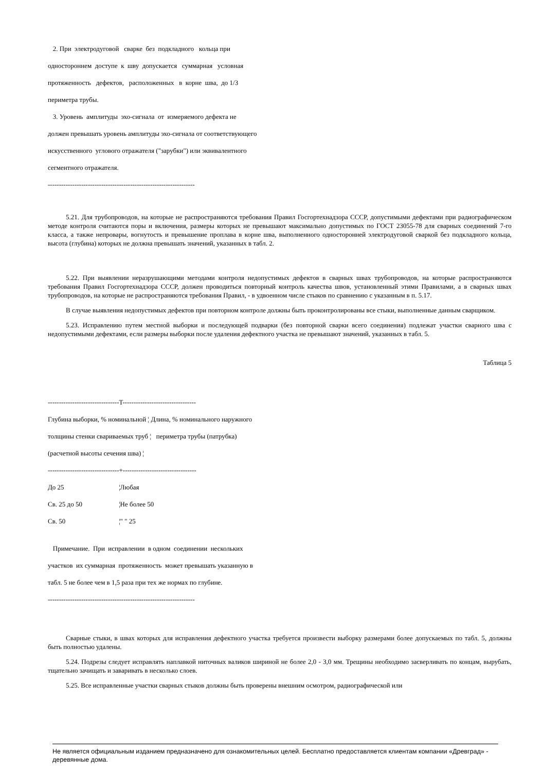2. При электродуговой сварке без подкладного кольца при
одностороннем доступе к шву допускается суммарная условная
протяженность дефектов, расположенных в корне шва, до 1/3
периметра трубы.
3. Уровень амплитуды эхо-сигнала от измеряемого дефекта не
должен превышать уровень амплитуды эхо-сигнала от соответствующего
искусственного углового отражателя ("зарубки") или эквивалентного
сегментного отражателя.
------------------------------------------------------------------
5.21. Для трубопроводов, на которые не распространяются требования Правил Госгортехнадзора СССР, допустимыми дефектами при радиографическом методе контроля считаются поры и включения, размеры которых не превышают максимально допустимых по ГОСТ 23055-78 для сварных соединений 7-го класса, а также непровары, вогнутость и превышение проплава в корне шва, выполненного односторонней электродуговой сваркой без подкладного кольца, высота (глубина) которых не должна превышать значений, указанных в табл. 2.
5.22. При выявлении неразрушающими методами контроля недопустимых дефектов в сварных швах трубопроводов, на которые распространяются требования Правил Госгортехнадзора СССР, должен проводиться повторный контроль качества швов, установленный этими Правилами, а в сварных швах трубопроводов, на которые не распространяются требования Правил, - в удвоенном числе стыков по сравнению с указанным в п. 5.17.
В случае выявления недопустимых дефектов при повторном контроле должны быть проконтролированы все стыки, выполненные данным сварщиком.
5.23. Исправлению путем местной выборки и последующей подварки (без повторной сварки всего соединения) подлежат участки сварного шва с недопустимыми дефектами, если размеры выборки после удаления дефектного участка не превышают значений, указанных в табл. 5.
Таблица 5
--------------------------------T---------------------------------
Глубина выборки, % номинальной ¦ Длина, % номинального наружного
толщины стенки свариваемых труб ¦ периметра трубы (патрубка)
(расчетной высоты сечения шва) ¦
--------------------------------+---------------------------------
| До 25 | ¦Любая |
| Св. 25 до 50 | ¦Не более 50 |
| Св. 50 | ¦" " 25 |
Примечание. При исправлении в одном соединении нескольких
участков их суммарная протяженность может превышать указанную в
табл. 5 не более чем в 1,5 раза при тех же нормах по глубине.
------------------------------------------------------------------
Сварные стыки, в швах которых для исправления дефектного участка требуется произвести выборку размерами более допускаемых по табл. 5, должны быть полностью удалены.
5.24. Подрезы следует исправлять наплавкой ниточных валиков шириной не более 2,0 - 3,0 мм. Трещины необходимо засверливать по концам, вырубать, тщательно зачищать и заваривать в несколько слоев.
5.25. Все исправленные участки сварных стыков должны быть проверены внешним осмотром, радиографической или
Не является официальным изданием предназначено для ознакомительных целей. Бесплатно предоставляется клиентам компании «Древград» - деревянные дома.